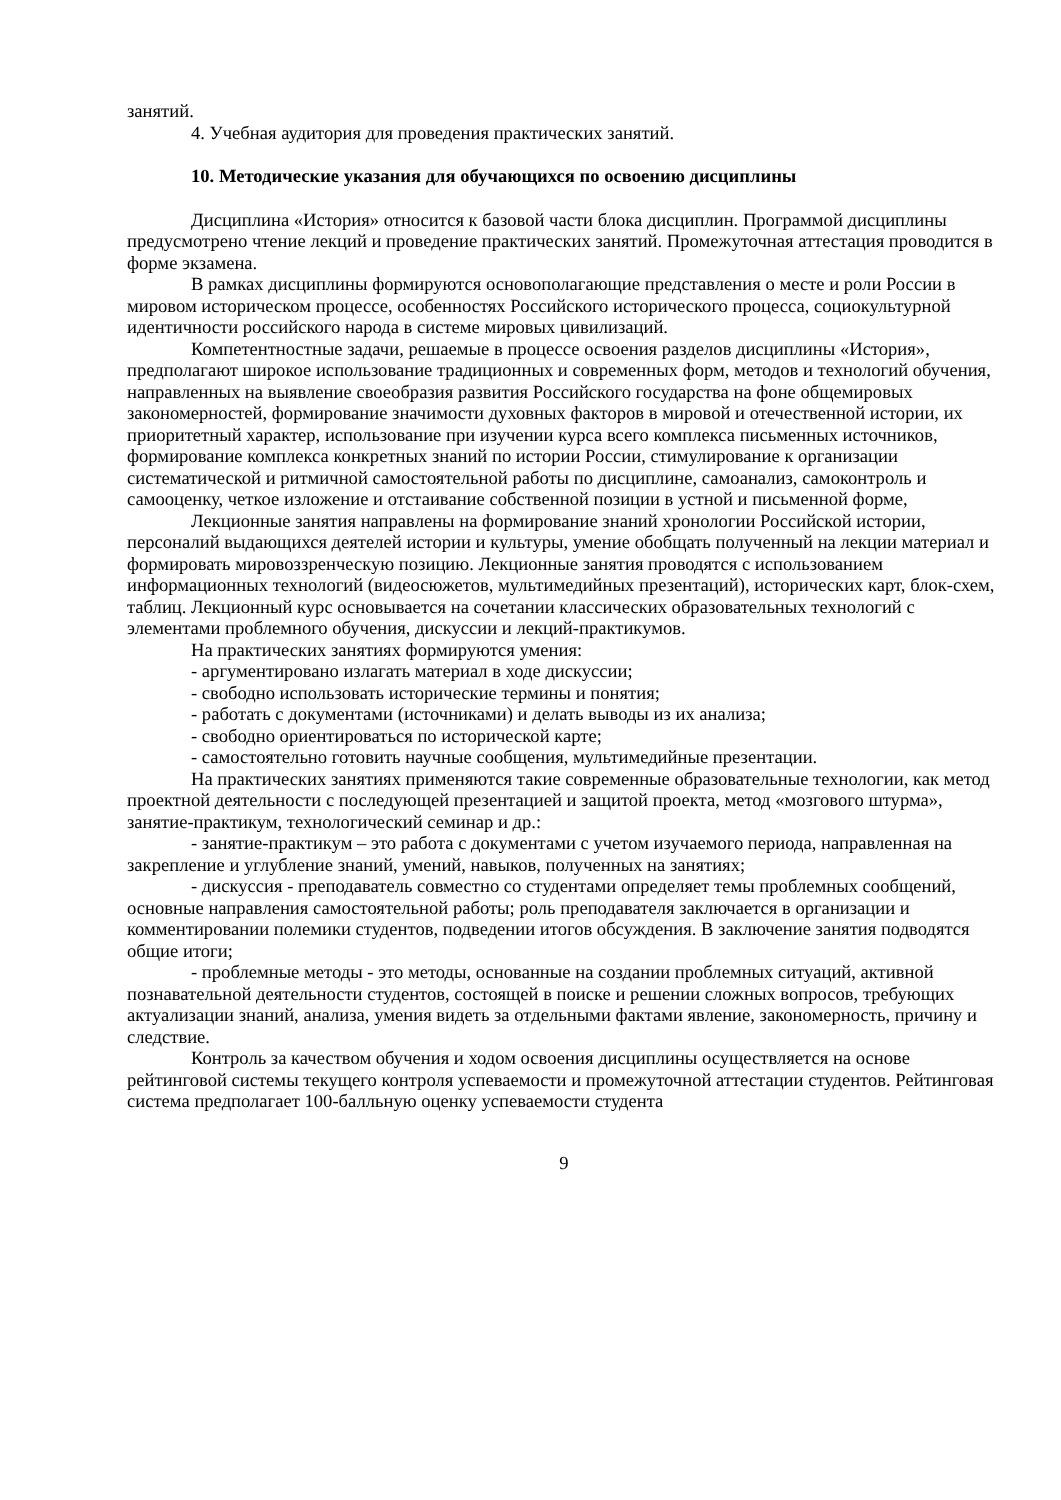занятий.
4. Учебная аудитория для проведения практических занятий.
10. Методические указания для обучающихся по освоению дисциплины
Дисциплина «История» относится к базовой части блока дисциплин. Программой дисциплины предусмотрено чтение лекций и проведение практических занятий. Промежуточная аттестация проводится в форме экзамена.
В рамках дисциплины формируются основополагающие представления о месте и роли России в мировом историческом процессе, особенностях Российского исторического процесса, социокультурной идентичности российского народа в системе мировых цивилизаций.
Компетентностные задачи, решаемые в процессе освоения разделов дисциплины «История», предполагают широкое использование традиционных и современных форм, методов и технологий обучения, направленных на выявление своеобразия развития Российского государства на фоне общемировых закономерностей, формирование значимости духовных факторов в мировой и отечественной истории, их приоритетный характер, использование при изучении курса всего комплекса письменных источников, формирование комплекса конкретных знаний по истории России, стимулирование к организации систематической и ритмичной самостоятельной работы по дисциплине, самоанализ, самоконтроль и самооценку, четкое изложение и отстаивание собственной позиции в устной и письменной форме,
Лекционные занятия направлены на формирование знаний хронологии Российской истории, персоналий выдающихся деятелей истории и культуры, умение обобщать полученный на лекции материал и формировать мировоззренческую позицию. Лекционные занятия проводятся с использованием информационных технологий (видеосюжетов, мультимедийных презентаций), исторических карт, блок-схем, таблиц. Лекционный курс основывается на сочетании классических образовательных технологий с элементами проблемного обучения, дискуссии и лекций-практикумов.
На практических занятиях формируются умения:
- аргументировано излагать материал в ходе дискуссии;
- свободно использовать исторические термины и понятия;
- работать с документами (источниками) и делать выводы из их анализа;
- свободно ориентироваться по исторической карте;
- самостоятельно готовить научные сообщения, мультимедийные презентации.
На практических занятиях применяются такие современные образовательные технологии, как метод проектной деятельности с последующей презентацией и защитой проекта, метод «мозгового штурма», занятие-практикум, технологический семинар и др.:
- занятие-практикум – это работа с документами с учетом изучаемого периода, направленная на закрепление и углубление знаний, умений, навыков, полученных на занятиях;
- дискуссия - преподаватель совместно со студентами определяет темы проблемных сообщений, основные направления самостоятельной работы; роль преподавателя заключается в организации и комментировании полемики студентов, подведении итогов обсуждения. В заключение занятия подводятся общие итоги;
- проблемные методы - это методы, основанные на создании проблемных ситуаций, активной познавательной деятельности студентов, состоящей в поиске и решении сложных вопросов, требующих актуализации знаний, анализа, умения видеть за отдельными фактами явление, закономерность, причину и следствие.
Контроль за качеством обучения и ходом освоения дисциплины осуществляется на основе рейтинговой системы текущего контроля успеваемости и промежуточной аттестации студентов. Рейтинговая система предполагает 100-балльную оценку успеваемости студента
9